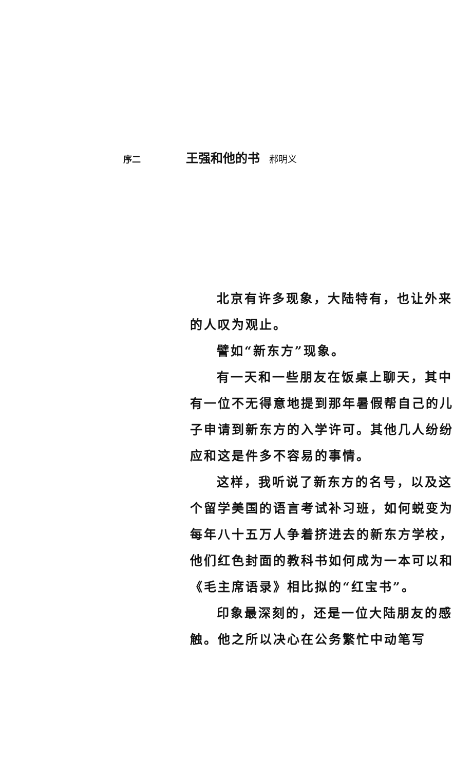序二 王强和他的书 郝明义
北京有许多现象，大陆特有，也让外来的人叹为观止。
譬如“新东方”现象。
有一天和一些朋友在饭桌上聊天，其中有一位不无得意地提到那年暑假帮自己的儿子申请到新东方的入学许可。其他几人纷纷应和这是件多不容易的事情。
这样，我听说了新东方的名号，以及这个留学美国的语言考试补习班，如何蜕变为每年八十五万人争着挤进去的新东方学校，他们红色封面的教科书如何成为一本可以和《毛主席语录》相比拟的“红宝书”。
印象最深刻的，还是一位大陆朋友的感触。他之所以决心在公务繁忙中动笔写